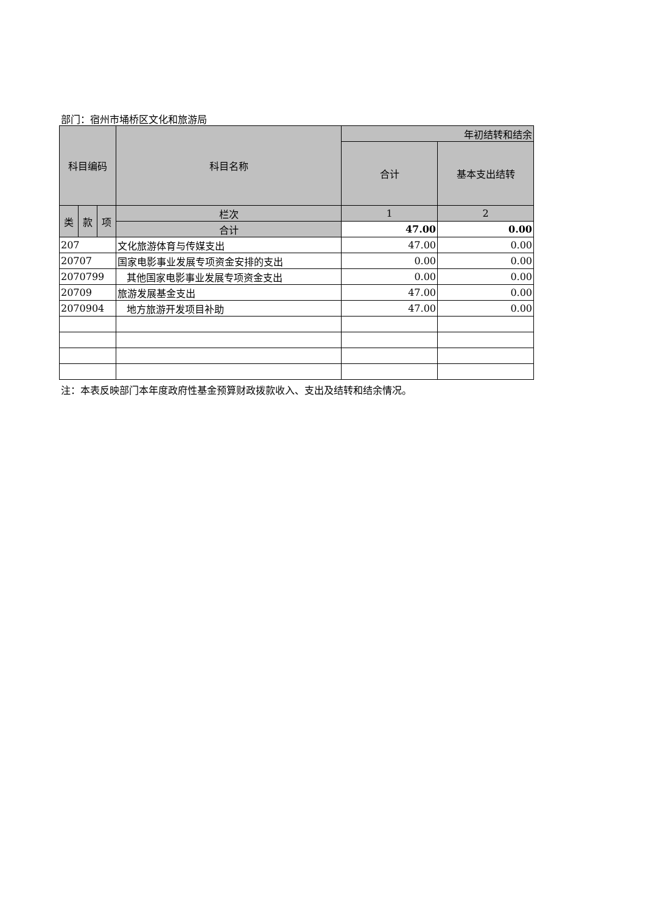部门：宿州市埇桥区文化和旅游局
| 科目编码 | | | 科目名称 | 年初结转和结余 | |
| --- | --- | --- | --- | --- | --- |
| | | | | 合计 | 基本支出结转 |
| 类 | 款 | 项 | 栏次 | 1 | 2 |
| | | | 合计 | 47.00 | 0.00 |
| 207 | | | 文化旅游体育与传媒支出 | 47.00 | 0.00 |
| 20707 | | | 国家电影事业发展专项资金安排的支出 | 0.00 | 0.00 |
| 2070799 | | | 其他国家电影事业发展专项资金支出 | 0.00 | 0.00 |
| 20709 | | | 旅游发展基金支出 | 47.00 | 0.00 |
| 2070904 | | | 地方旅游开发项目补助 | 47.00 | 0.00 |
注：本表反映部门本年度政府性基金预算财政拨款收入、支出及结转和结余情况。